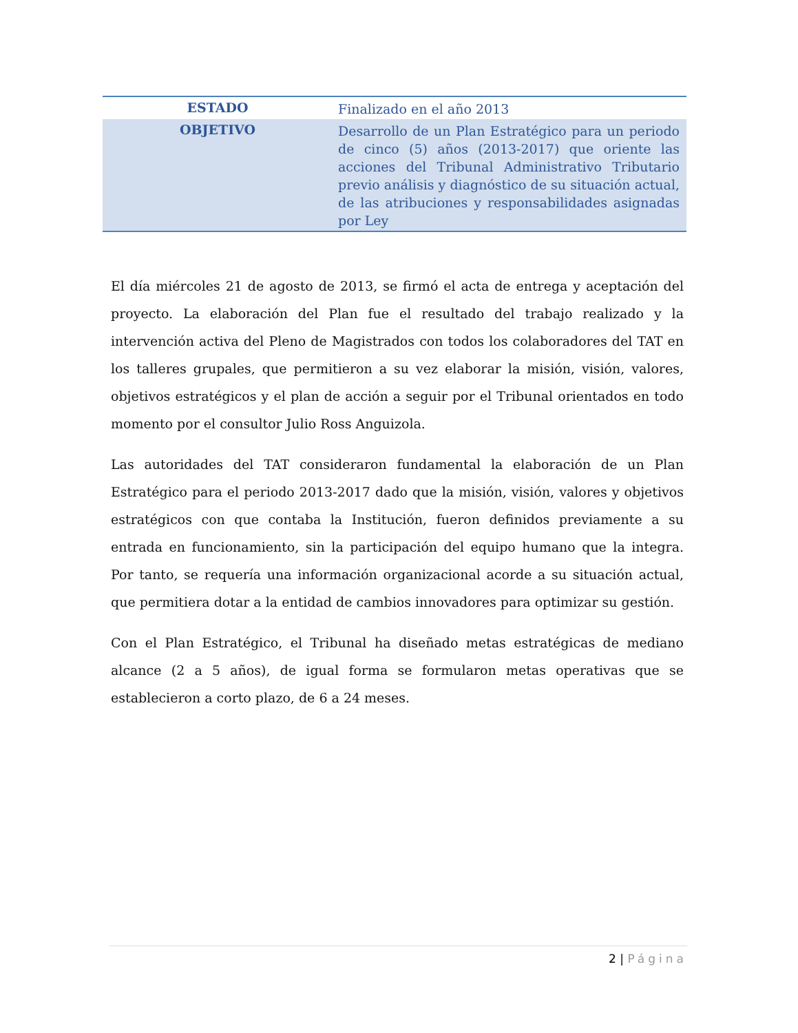| ESTADO | Finalizado en el año 2013 |
| OBJETIVO | Desarrollo de un Plan Estratégico para un periodo de cinco (5) años (2013-2017) que oriente las acciones del Tribunal Administrativo Tributario previo análisis y diagnóstico de su situación actual, de las atribuciones y responsabilidades asignadas por Ley |
El día miércoles 21 de agosto de 2013, se firmó el acta de entrega y aceptación del proyecto. La elaboración del Plan fue el resultado del trabajo realizado y la intervención activa del Pleno de Magistrados con todos los colaboradores del TAT en los talleres grupales, que permitieron a su vez elaborar la misión, visión, valores, objetivos estratégicos y el plan de acción a seguir por el Tribunal orientados en todo momento por el consultor Julio Ross Anguizola.
Las autoridades del TAT consideraron fundamental la elaboración de un Plan Estratégico para el periodo 2013-2017 dado que la misión, visión, valores y objetivos estratégicos con que contaba la Institución, fueron definidos previamente a su entrada en funcionamiento, sin la participación del equipo humano que la integra. Por tanto, se requería una información organizacional acorde a su situación actual, que permitiera dotar a la entidad de cambios innovadores para optimizar su gestión.
Con el Plan Estratégico, el Tribunal ha diseñado metas estratégicas de mediano alcance (2 a 5 años), de igual forma se formularon metas operativas que se establecieron a corto plazo, de 6 a 24 meses.
2 | Página